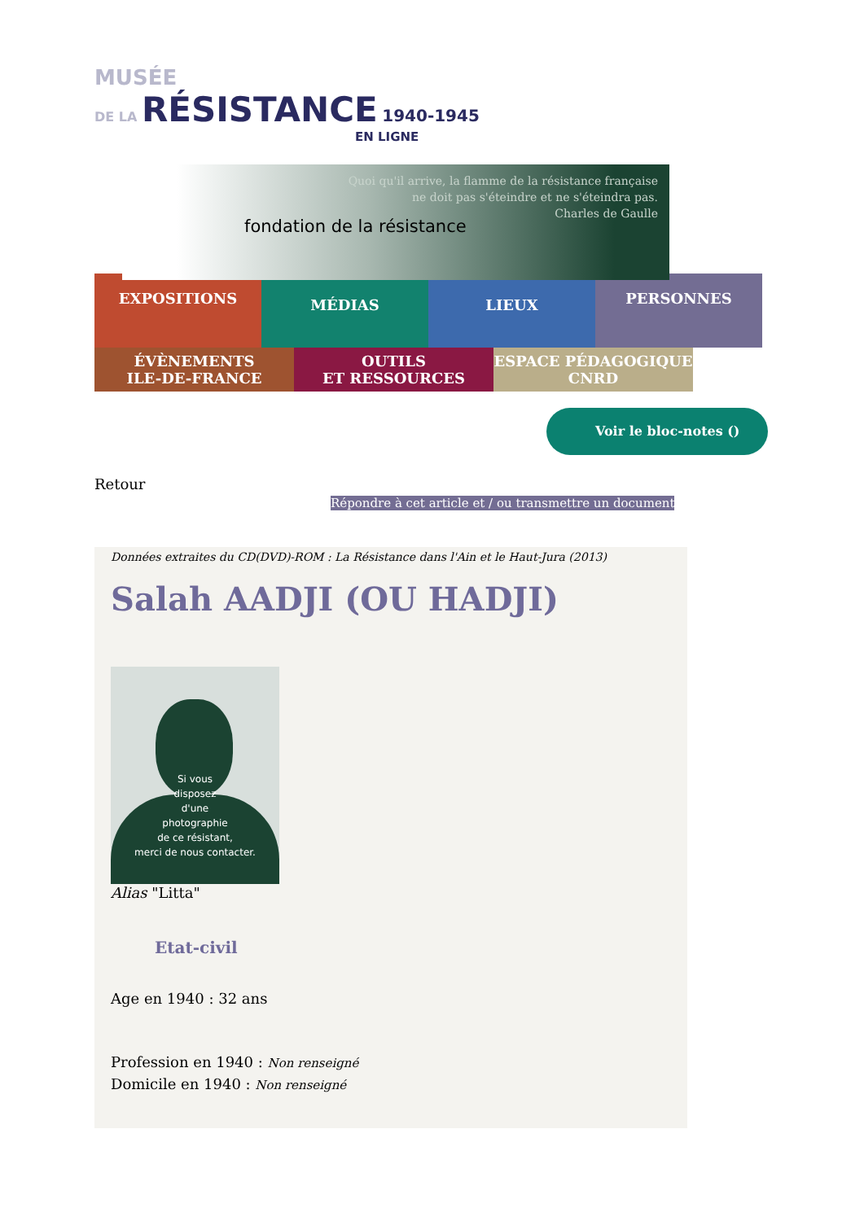MUSÉE
DE LA RÉSISTANCE 1940-1945
EN LIGNE
fondation de la résistance
Quoi qu'il arrive, la flamme de la résistance française
ne doit pas s'éteindre et ne s'éteindra pas.
Charles de Gaulle
EXPOSITIONS
MÉDIAS LIEUX
PERSONNES
ÉVÈNEMENTS
ILE-DE-FRANCE
OUTILS
ET RESSOURCES
ESPACE PÉDAGOGIQUE
CNRD
Voir le bloc-notes ()
Retour
Répondre à cet article et / ou transmettre un document
Données extraites du CD(DVD)-ROM : La Résistance dans l'Ain et le Haut-Jura (2013)
Salah AADJI (OU HADJI)
Si vous
disposez
d'une
photographie
de ce résistant,
merci de nous contacter.
Alias "Litta"
Etat-civil
Age en 1940 : 32 ans
Profession en 1940 : Non renseigné
Domicile en 1940 : Non renseigné